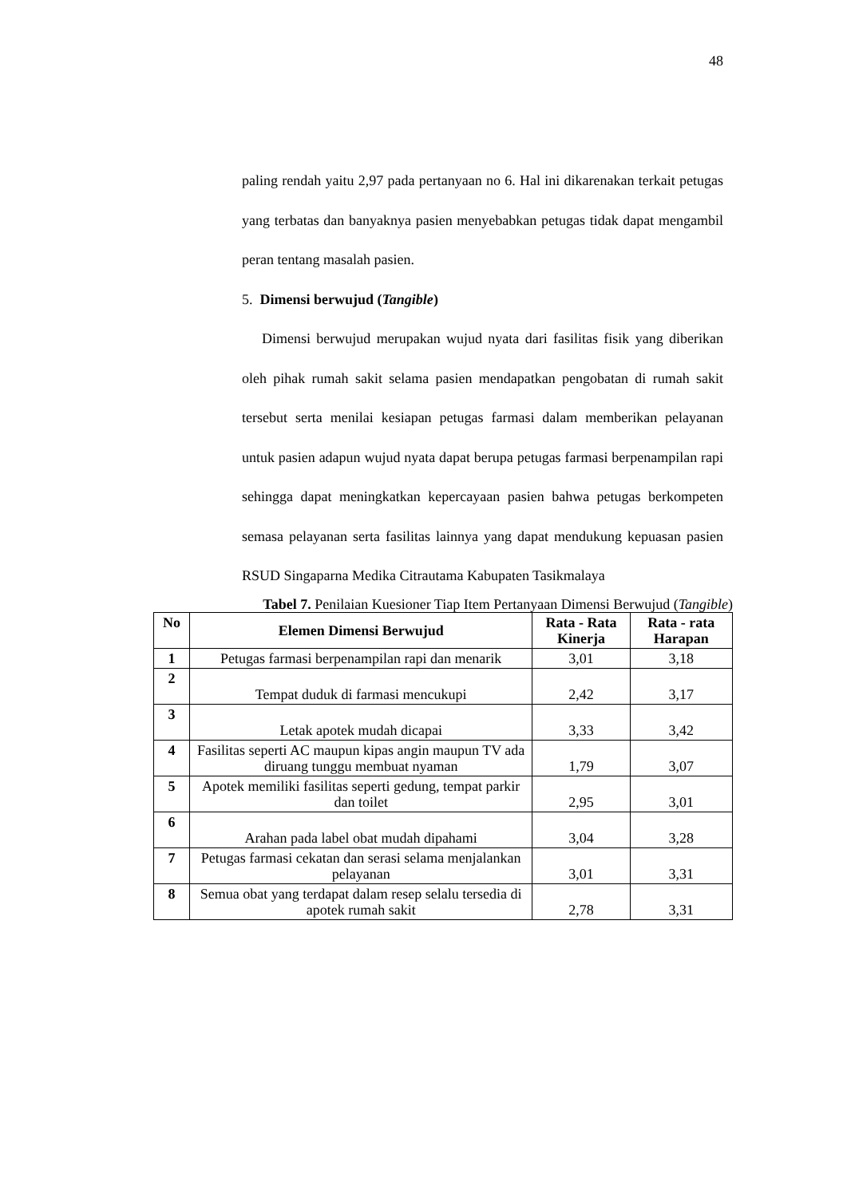48
paling rendah yaitu 2,97 pada pertanyaan no 6. Hal ini dikarenakan terkait petugas yang terbatas dan banyaknya pasien menyebabkan petugas tidak dapat mengambil peran tentang masalah pasien.
5. Dimensi berwujud (Tangible)
Dimensi berwujud merupakan wujud nyata dari fasilitas fisik yang diberikan oleh pihak rumah sakit selama pasien mendapatkan pengobatan di rumah sakit tersebut serta menilai kesiapan petugas farmasi dalam memberikan pelayanan untuk pasien adapun wujud nyata dapat berupa petugas farmasi berpenampilan rapi sehingga dapat meningkatkan kepercayaan pasien bahwa petugas berkompeten semasa pelayanan serta fasilitas lainnya yang dapat mendukung kepuasan pasien RSUD Singaparna Medika Citrautama Kabupaten Tasikmalaya
Tabel 7. Penilaian Kuesioner Tiap Item Pertanyaan Dimensi Berwujud (Tangible)
| No | Elemen Dimensi Berwujud | Rata - Rata Kinerja | Rata - rata Harapan |
| --- | --- | --- | --- |
| 1 | Petugas farmasi berpenampilan rapi dan menarik | 3,01 | 3,18 |
| 2 | Tempat duduk di farmasi mencukupi | 2,42 | 3,17 |
| 3 | Letak apotek mudah dicapai | 3,33 | 3,42 |
| 4 | Fasilitas seperti AC maupun kipas angin maupun TV ada diruang tunggu membuat nyaman | 1,79 | 3,07 |
| 5 | Apotek memiliki fasilitas seperti gedung, tempat parkir dan toilet | 2,95 | 3,01 |
| 6 | Arahan pada label obat mudah dipahami | 3,04 | 3,28 |
| 7 | Petugas farmasi cekatan dan serasi selama menjalankan pelayanan | 3,01 | 3,31 |
| 8 | Semua obat yang terdapat dalam resep selalu tersedia di apotek rumah sakit | 2,78 | 3,31 |